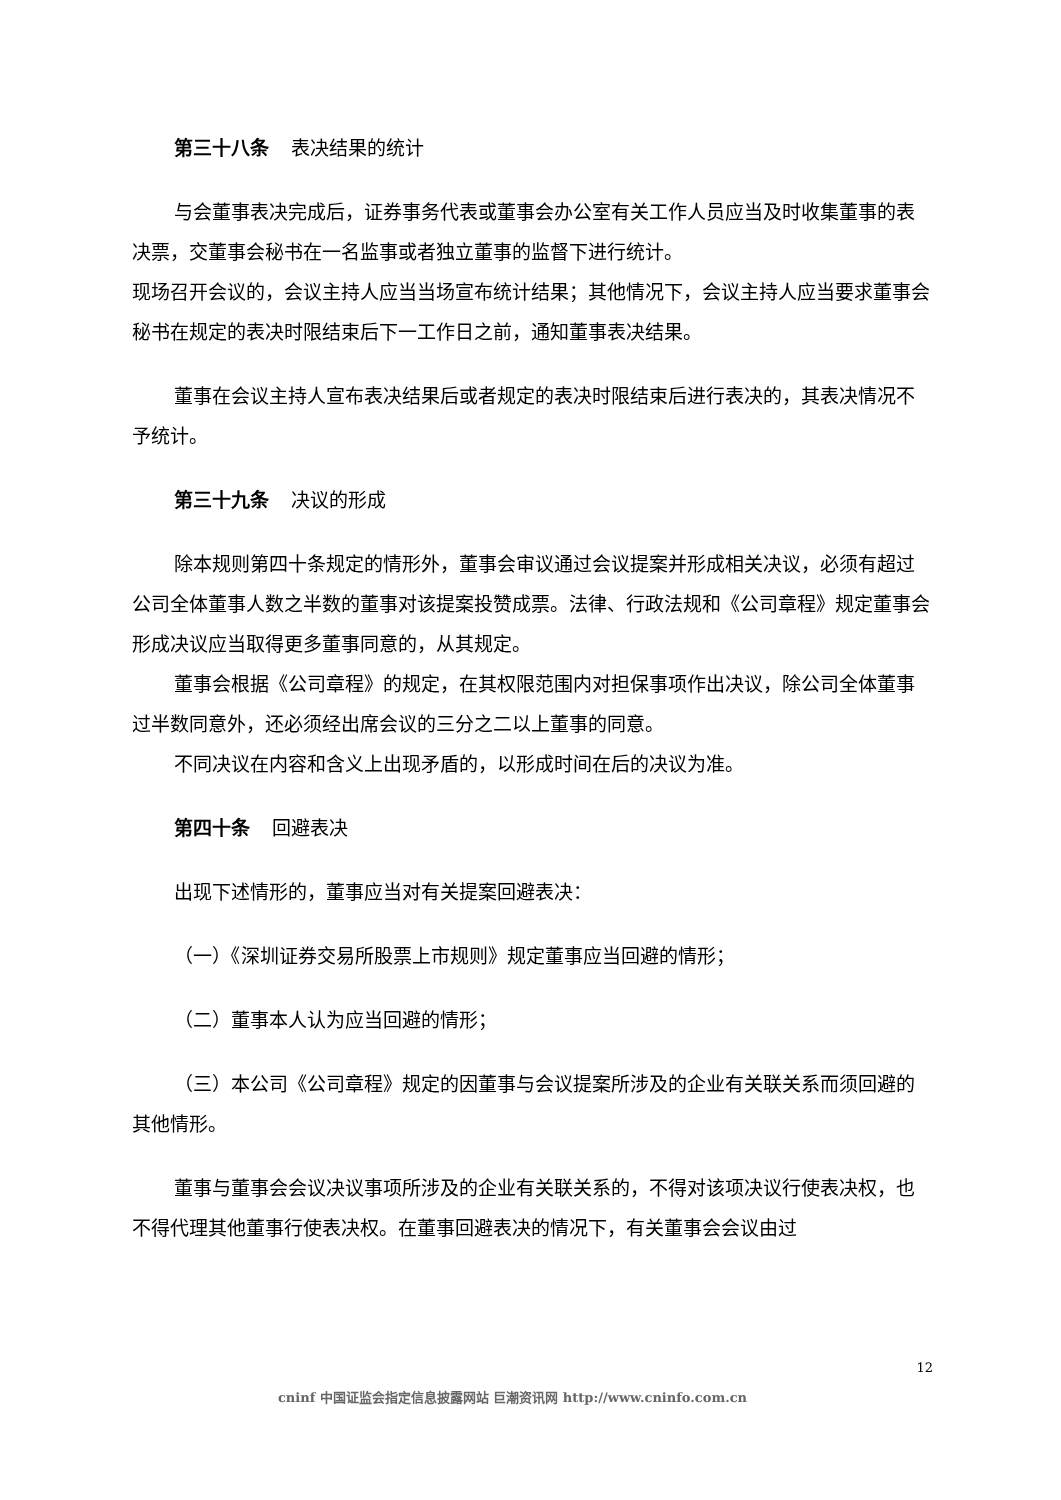第三十八条 表决结果的统计
与会董事表决完成后，证券事务代表或董事会办公室有关工作人员应当及时收集董事的表决票，交董事会秘书在一名监事或者独立董事的监督下进行统计。
现场召开会议的，会议主持人应当当场宣布统计结果；其他情况下，会议主持人应当要求董事会秘书在规定的表决时限结束后下一工作日之前，通知董事表决结果。
董事在会议主持人宣布表决结果后或者规定的表决时限结束后进行表决的，其表决情况不予统计。
第三十九条 决议的形成
除本规则第四十条规定的情形外，董事会审议通过会议提案并形成相关决议，必须有超过公司全体董事人数之半数的董事对该提案投赞成票。法律、行政法规和《公司章程》规定董事会形成决议应当取得更多董事同意的，从其规定。
董事会根据《公司章程》的规定，在其权限范围内对担保事项作出决议，除公司全体董事过半数同意外，还必须经出席会议的三分之二以上董事的同意。
不同决议在内容和含义上出现矛盾的，以形成时间在后的决议为准。
第四十条 回避表决
出现下述情形的，董事应当对有关提案回避表决：
（一）《深圳证券交易所股票上市规则》规定董事应当回避的情形；
（二）董事本人认为应当回避的情形；
（三）本公司《公司章程》规定的因董事与会议提案所涉及的企业有关联关系而须回避的其他情形。
董事与董事会会议决议事项所涉及的企业有关联关系的，不得对该项决议行使表决权，也不得代理其他董事行使表决权。在董事回避表决的情况下，有关董事会会议由过
12
cninf 中国证监会指定信息披露网站 巨潮资讯网 http://www.cninfo.com.cn